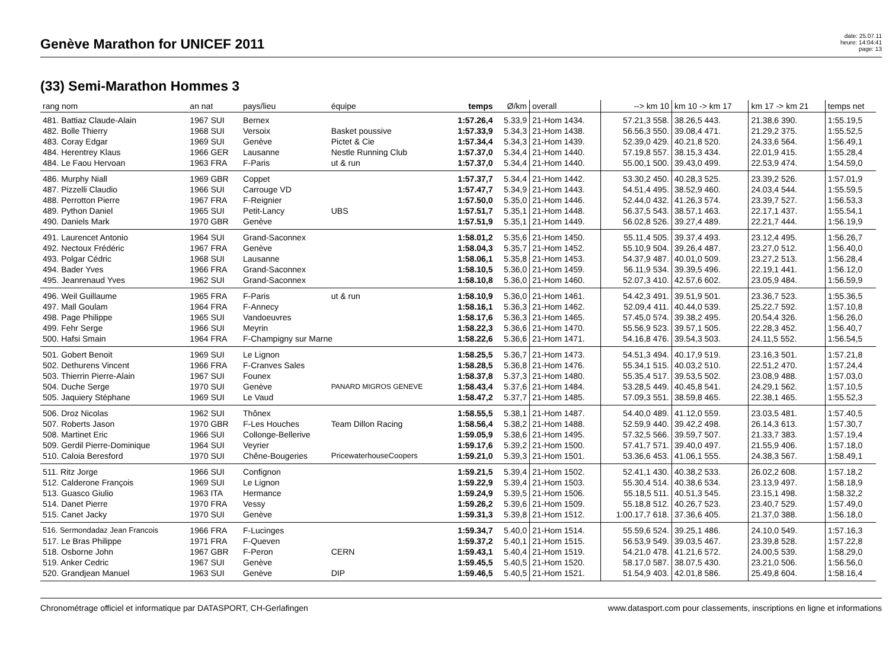Genève Marathon for UNICEF 2011
date: 25.07.11
heure: 14:04:41
page: 13
(33) Semi-Marathon Hommes 3
| rang nom | an nat | pays/lieu | équipe | temps | Ø/km | overall | --> km 10 | km 10 -> km 17 | km 17 -> km 21 | temps net |
| --- | --- | --- | --- | --- | --- | --- | --- | --- | --- | --- |
| 481. Battiaz Claude-Alain | 1967 SUI | Bernex | | 1:57.26,4 | 5.33,9 | 21-Hom 1434. | 57.21,3 558. | 38.26,5 443. | 21.38,6 390. | 1:55.19,5 |
| 482. Bolle Thierry | 1968 SUI | Versoix | Basket poussive | 1:57.33,9 | 5.34,3 | 21-Hom 1438. | 56.56,3 550. | 39.08,4 471. | 21.29,2 375. | 1:55.52,5 |
| 483. Coray Edgar | 1969 SUI | Genève | Pictet & Cie | 1:57.34,4 | 5.34,3 | 21-Hom 1439. | 52.39,0 429. | 40.21,8 520. | 24.33,6 564. | 1:56.49,1 |
| 484. Herentrey Klaus | 1966 GER | Lausanne | Nestle Running Club | 1:57.37,0 | 5.34,4 | 21-Hom 1440. | 57.19,8 557. | 38.15,3 434. | 22.01,9 415. | 1:55.28,4 |
| 484. Le Faou Hervoan | 1963 FRA | F-Paris | ut & run | 1:57.37,0 | 5.34,4 | 21-Hom 1440. | 55.00,1 500. | 39.43,0 499. | 22.53,9 474. | 1:54.59,0 |
| 486. Murphy Niall | 1969 GBR | Coppet | | 1:57.37,7 | 5.34,4 | 21-Hom 1442. | 53.30,2 450. | 40.28,3 525. | 23.39,2 526. | 1:57.01,9 |
| 487. Pizzelli Claudio | 1966 SUI | Carrouge VD | | 1:57.47,7 | 5.34,9 | 21-Hom 1443. | 54.51,4 495. | 38.52,9 460. | 24.03,4 544. | 1:55.59,5 |
| 488. Perrotton Pierre | 1967 FRA | F-Reignier | | 1:57.50,0 | 5.35,0 | 21-Hom 1446. | 52.44,0 432. | 41.26,3 574. | 23.39,7 527. | 1:56.53,3 |
| 489. Python Daniel | 1965 SUI | Petit-Lancy | UBS | 1:57.51,7 | 5.35,1 | 21-Hom 1448. | 56.37,5 543. | 38.57,1 463. | 22.17,1 437. | 1:55.54,1 |
| 490. Daniels Mark | 1970 GBR | Genève | | 1:57.51,9 | 5.35,1 | 21-Hom 1449. | 56.02,8 526. | 39.27,4 489. | 22.21,7 444. | 1:56.19,9 |
| 491. Laurencet Antonio | 1964 SUI | Grand-Saconnex | | 1:58.01,2 | 5.35,6 | 21-Hom 1450. | 55.11,4 505. | 39.37,4 493. | 23.12,4 495. | 1:56.26,7 |
| 492. Nectoux Frédéric | 1967 FRA | Genève | | 1:58.04,3 | 5.35,7 | 21-Hom 1452. | 55.10,9 504. | 39.26,4 487. | 23.27,0 512. | 1:56.40,0 |
| 493. Polgar Cédric | 1968 SUI | Lausanne | | 1:58.06,1 | 5.35,8 | 21-Hom 1453. | 54.37,9 487. | 40.01,0 509. | 23.27,2 513. | 1:56.28,4 |
| 494. Bader Yves | 1966 FRA | Grand-Saconnex | | 1:58.10,5 | 5.36,0 | 21-Hom 1459. | 56.11,9 534. | 39.39,5 496. | 22.19,1 441. | 1:56.12,0 |
| 495. Jeanrenaud Yves | 1962 SUI | Grand-Saconnex | | 1:58.10,8 | 5.36,0 | 21-Hom 1460. | 52.07,3 410. | 42.57,6 602. | 23.05,9 484. | 1:56.59,9 |
| 496. Weil Guillaume | 1965 FRA | F-Paris | ut & run | 1:58.10,9 | 5.36,0 | 21-Hom 1461. | 54.42,3 491. | 39.51,9 501. | 23.36,7 523. | 1:55.36,5 |
| 497. Mall Goulam | 1964 FRA | F-Annecy | | 1:58.16,1 | 5.36,3 | 21-Hom 1462. | 52.09,4 411. | 40.44,0 539. | 25.22,7 592. | 1:57.10,8 |
| 498. Page Philippe | 1965 SUI | Vandoeuvres | | 1:58.17,6 | 5.36,3 | 21-Hom 1465. | 57.45,0 574. | 39.38,2 495. | 20.54,4 326. | 1:56.26,0 |
| 499. Fehr Serge | 1966 SUI | Meyrin | | 1:58.22,3 | 5.36,6 | 21-Hom 1470. | 55.56,9 523. | 39.57,1 505. | 22.28,3 452. | 1:56.40,7 |
| 500. Hafsi Smain | 1964 FRA | F-Champigny sur Marne | | 1:58.22,6 | 5.36,6 | 21-Hom 1471. | 54.16,8 476. | 39.54,3 503. | 24.11,5 552. | 1:56.54,5 |
| 501. Gobert Benoit | 1969 SUI | Le Lignon | | 1:58.25,5 | 5.36,7 | 21-Hom 1473. | 54.51,3 494. | 40.17,9 519. | 23.16,3 501. | 1:57.21,8 |
| 502. Dethurens Vincent | 1966 FRA | F-Cranves Sales | | 1:58.28,5 | 5.36,8 | 21-Hom 1476. | 55.34,1 515. | 40.03,2 510. | 22.51,2 470. | 1:57.24,4 |
| 503. Thierrin Pierre-Alain | 1967 SUI | Founex | | 1:58.37,8 | 5.37,3 | 21-Hom 1480. | 55.35,4 517. | 39.53,5 502. | 23.08,9 488. | 1:57.03,0 |
| 504. Duche Serge | 1970 SUI | Genève | PANARD MIGROS GENEVE | 1:58.43,4 | 5.37,6 | 21-Hom 1484. | 53.28,5 449. | 40.45,8 541. | 24.29,1 562. | 1:57.10,5 |
| 505. Jaquiery Stéphane | 1969 SUI | Le Vaud | | 1:58.47,2 | 5.37,7 | 21-Hom 1485. | 57.09,3 551. | 38.59,8 465. | 22.38,1 465. | 1:55.52,3 |
| 506. Droz Nicolas | 1962 SUI | Thônex | | 1:58.55,5 | 5.38,1 | 21-Hom 1487. | 54.40,0 489. | 41.12,0 559. | 23.03,5 481. | 1:57.40,5 |
| 507. Roberts Jason | 1970 GBR | F-Les Houches | Team Dillon Racing | 1:58.56,4 | 5.38,2 | 21-Hom 1488. | 52.59,9 440. | 39.42,2 498. | 26.14,3 613. | 1:57.30,7 |
| 508. Martinet Eric | 1966 SUI | Collonge-Bellerive | | 1:59.05,9 | 5.38,6 | 21-Hom 1495. | 57.32,5 566. | 39.59,7 507. | 21.33,7 383. | 1:57.19,4 |
| 509. Gerdil Pierre-Dominique | 1964 SUI | Veyrier | | 1:59.17,6 | 5.39,2 | 21-Hom 1500. | 57.41,7 571. | 39.40,0 497. | 21.55,9 406. | 1:57.18,0 |
| 510. Caloia Beresford | 1970 SUI | Chêne-Bougeries | PricewaterhouseCoopers | 1:59.21,0 | 5.39,3 | 21-Hom 1501. | 53.36,6 453. | 41.06,1 555. | 24.38,3 567. | 1:58.49,1 |
| 511. Ritz Jorge | 1966 SUI | Confignon | | 1:59.21,5 | 5.39,4 | 21-Hom 1502. | 52.41,1 430. | 40.38,2 533. | 26.02,2 608. | 1:57.18,2 |
| 512. Calderone François | 1969 SUI | Le Lignon | | 1:59.22,9 | 5.39,4 | 21-Hom 1503. | 55.30,4 514. | 40.38,6 534. | 23.13,9 497. | 1:58.18,9 |
| 513. Guasco Giulio | 1963 ITA | Hermance | | 1:59.24,9 | 5.39,5 | 21-Hom 1506. | 55.18,5 511. | 40.51,3 545. | 23.15,1 498. | 1:58.32,2 |
| 514. Danet Pierre | 1970 FRA | Vessy | | 1:59.26,2 | 5.39,6 | 21-Hom 1509. | 55.18,8 512. | 40.26,7 523. | 23.40,7 529. | 1:57.49,0 |
| 515. Canet Jacky | 1970 SUI | Genève | | 1:59.31,3 | 5.39,8 | 21-Hom 1512. | 1:00.17,7 618. | 37.36,6 405. | 21.37,0 388. | 1:56.18,0 |
| 516. Sermondadaz Jean Francois | 1966 FRA | F-Lucinges | | 1:59.34,7 | 5.40,0 | 21-Hom 1514. | 55.59,6 524. | 39.25,1 486. | 24.10,0 549. | 1:57.16,3 |
| 517. Le Bras Philippe | 1971 FRA | F-Queven | | 1:59.37,2 | 5.40,1 | 21-Hom 1515. | 56.53,9 549. | 39.03,5 467. | 23.39,8 528. | 1:57.22,8 |
| 518. Osborne John | 1967 GBR | F-Peron | CERN | 1:59.43,1 | 5.40,4 | 21-Hom 1519. | 54.21,0 478. | 41.21,6 572. | 24.00,5 539. | 1:58.29,0 |
| 519. Anker Cedric | 1967 SUI | Genève | | 1:59.45,5 | 5.40,5 | 21-Hom 1520. | 58.17,0 587. | 38.07,5 430. | 23.21,0 506. | 1:56.56,0 |
| 520. Grandjean Manuel | 1963 SUI | Genève | DIP | 1:59.46,5 | 5.40,5 | 21-Hom 1521. | 51.54,9 403. | 42.01,8 586. | 25.49,8 604. | 1:58.16,4 |
Chronométrage officiel et informatique par DATASPORT, CH-Gerlafingen www.datasport.com pour classements, inscriptions en ligne et informations